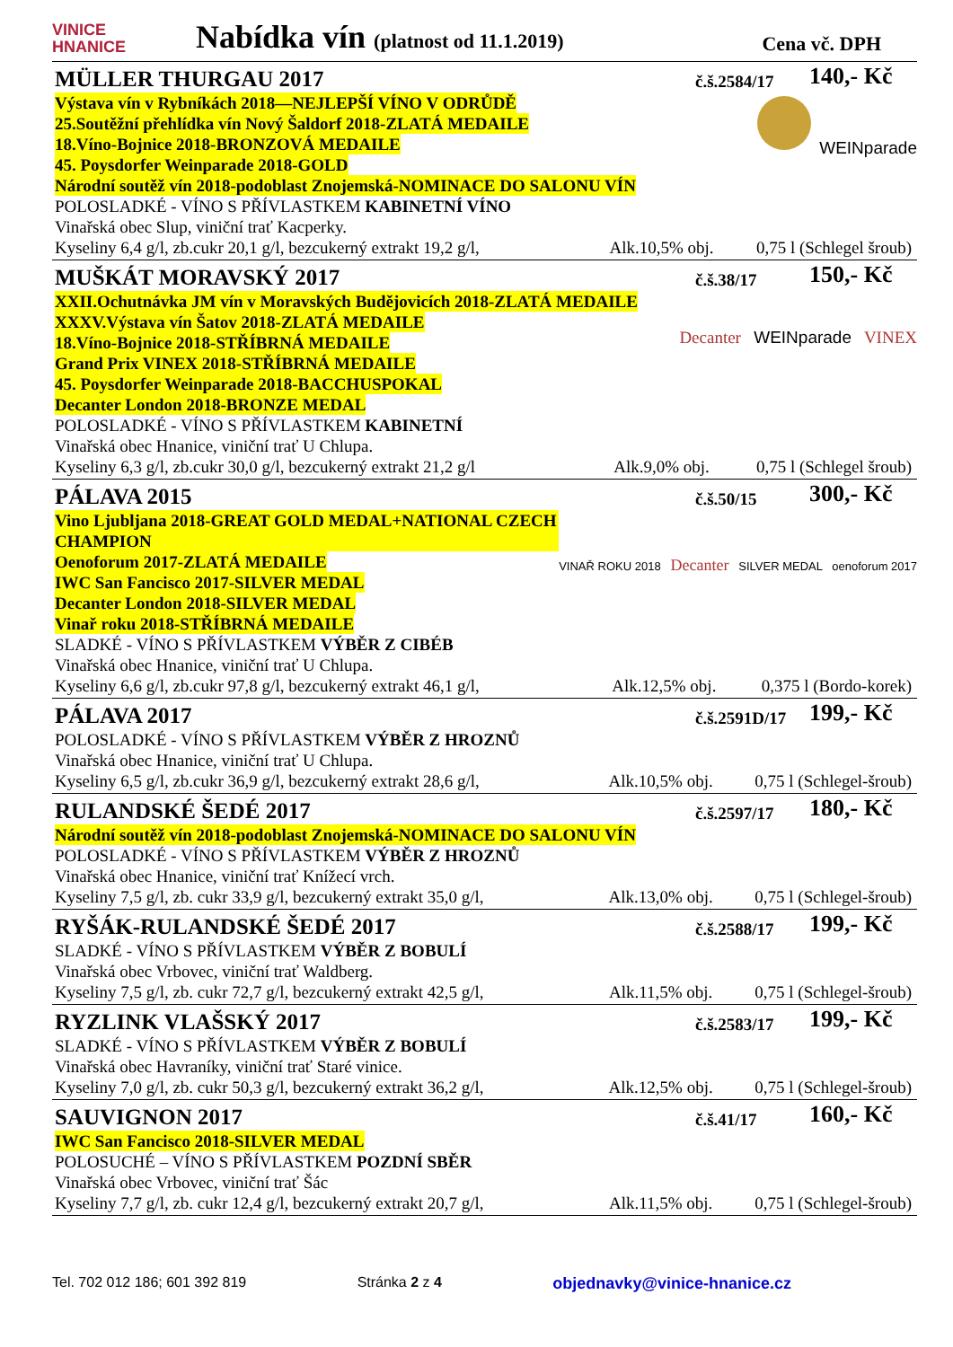VINICE
HNANICE
Nabídka vín (platnost od 11.1.2019)
Cena vč. DPH
MÜLLER THURGAU 2017
č.š.2584/17
140,- Kč
Výstava vín v Rybníkách 2018—NEJLEPŠÍ VÍNO V ODRŮDĚ
25.Soutěžní přehlídka vín Nový Šaldorf 2018-ZLATÁ MEDAILE
18.Víno-Bojnice 2018-BRONZOVÁ MEDAILE
45. Poysdorfer Weinparade 2018-GOLD
Národní soutěž vín 2018-podoblast Znojemská-NOMINACE DO SALONU VÍN
WEINparade
POLOSLADKÉ - VÍNO S PŘÍVLASTKEM KABINETNÍ VÍNO
Vinařská obec Slup, viniční trať Kacperky.
Kyseliny 6,4 g/l, zb.cukr 20,1 g/l, bezcukerný extrakt 19,2 g/l, Alk.10,5% obj. 0,75 l (Schlegel šroub)
MUŠKÁT MORAVSKÝ 2017
č.š.38/17
150,- Kč
XXII.Ochutnávka JM vín v Moravských Budějovicích 2018-ZLATÁ MEDAILE
XXXV.Výstava vín Šatov 2018-ZLATÁ MEDAILE
18.Víno-Bojnice 2018-STŘÍBRNÁ MEDAILE
Grand Prix VINEX 2018-STŘÍBRNÁ MEDAILE
45. Poysdorfer Weinparade 2018-BACCHUSPOKAL
Decanter London 2018-BRONZE MEDAL
Decanter WEINparade VINEX
POLOSLADKÉ - VÍNO S PŘÍVLASTKEM KABINETNÍ
Vinařská obec Hnanice, viniční trať U Chlupa.
Kyseliny 6,3 g/l, zb.cukr 30,0 g/l, bezcukerný extrakt 21,2 g/l Alk.9,0% obj. 0,75 l (Schlegel šroub)
PÁLAVA 2015
č.š.50/15
300,- Kč
Vino Ljubljana 2018-GREAT GOLD MEDAL+NATIONAL CZECH CHAMPION
Oenoforum 2017-ZLATÁ MEDAILE
IWC San Fancisco 2017-SILVER MEDAL
Decanter London 2018-SILVER MEDAL
Vinař roku 2018-STŘÍBRNÁ MEDAILE
VINAŘ ROKU 2018 Decanter SILVER MEDAL oenoforum 2017
SLADKÉ - VÍNO S PŘÍVLASTKEM VÝBĚR Z CIBÉB
Vinařská obec Hnanice, viniční trať U Chlupa.
Kyseliny 6,6 g/l, zb.cukr 97,8 g/l, bezcukerný extrakt 46,1 g/l, Alk.12,5% obj. 0,375 l (Bordo-korek)
PÁLAVA 2017
č.š.2591D/17
199,- Kč
POLOSLADKÉ - VÍNO S PŘÍVLASTKEM VÝBĚR Z HROZNŮ
Vinařská obec Hnanice, viniční trať U Chlupa.
Kyseliny 6,5 g/l, zb.cukr 36,9 g/l, bezcukerný extrakt 28,6 g/l, Alk.10,5% obj. 0,75 l (Schlegel-šroub)
RULANDSKÉ ŠEDÉ 2017
č.š.2597/17
180,- Kč
Národní soutěž vín 2018-podoblast Znojemská-NOMINACE DO SALONU VÍN
POLOSLADKÉ - VÍNO S PŘÍVLASTKEM VÝBĚR Z HROZNŮ
Vinařská obec Hnanice, viniční trať Knížecí vrch.
Kyseliny 7,5 g/l, zb. cukr 33,9 g/l, bezcukerný extrakt 35,0 g/l, Alk.13,0% obj. 0,75 l (Schlegel-šroub)
RYŠÁK-RULANDSKÉ ŠEDÉ 2017
č.š.2588/17
199,- Kč
SLADKÉ - VÍNO S PŘÍVLASTKEM VÝBĚR Z BOBULÍ
Vinařská obec Vrbovec, viniční trať Waldberg.
Kyseliny 7,5 g/l, zb. cukr 72,7 g/l, bezcukerný extrakt 42,5 g/l, Alk.11,5% obj. 0,75 l (Schlegel-šroub)
RYZLINK VLAŠSKÝ 2017
č.š.2583/17
199,- Kč
SLADKÉ - VÍNO S PŘÍVLASTKEM VÝBĚR Z BOBULÍ
Vinařská obec Havraníky, viniční trať Staré vinice.
Kyseliny 7,0 g/l, zb. cukr 50,3 g/l, bezcukerný extrakt 36,2 g/l, Alk.12,5% obj. 0,75 l (Schlegel-šroub)
SAUVIGNON 2017
č.š.41/17
160,- Kč
IWC San Fancisco 2018-SILVER MEDAL
POLOSUCHÉ – VÍNO S PŘÍVLASTKEM POZDNÍ SBĚR
Vinařská obec Vrbovec, viniční trať Šác
Kyseliny 7,7 g/l, zb. cukr 12,4 g/l, bezcukerný extrakt 20,7 g/l, Alk.11,5% obj. 0,75 l (Schlegel-šroub)
Tel. 702 012 186; 601 392 819 Stránka 2 z 4 objednavky@vinice-hnanice.cz